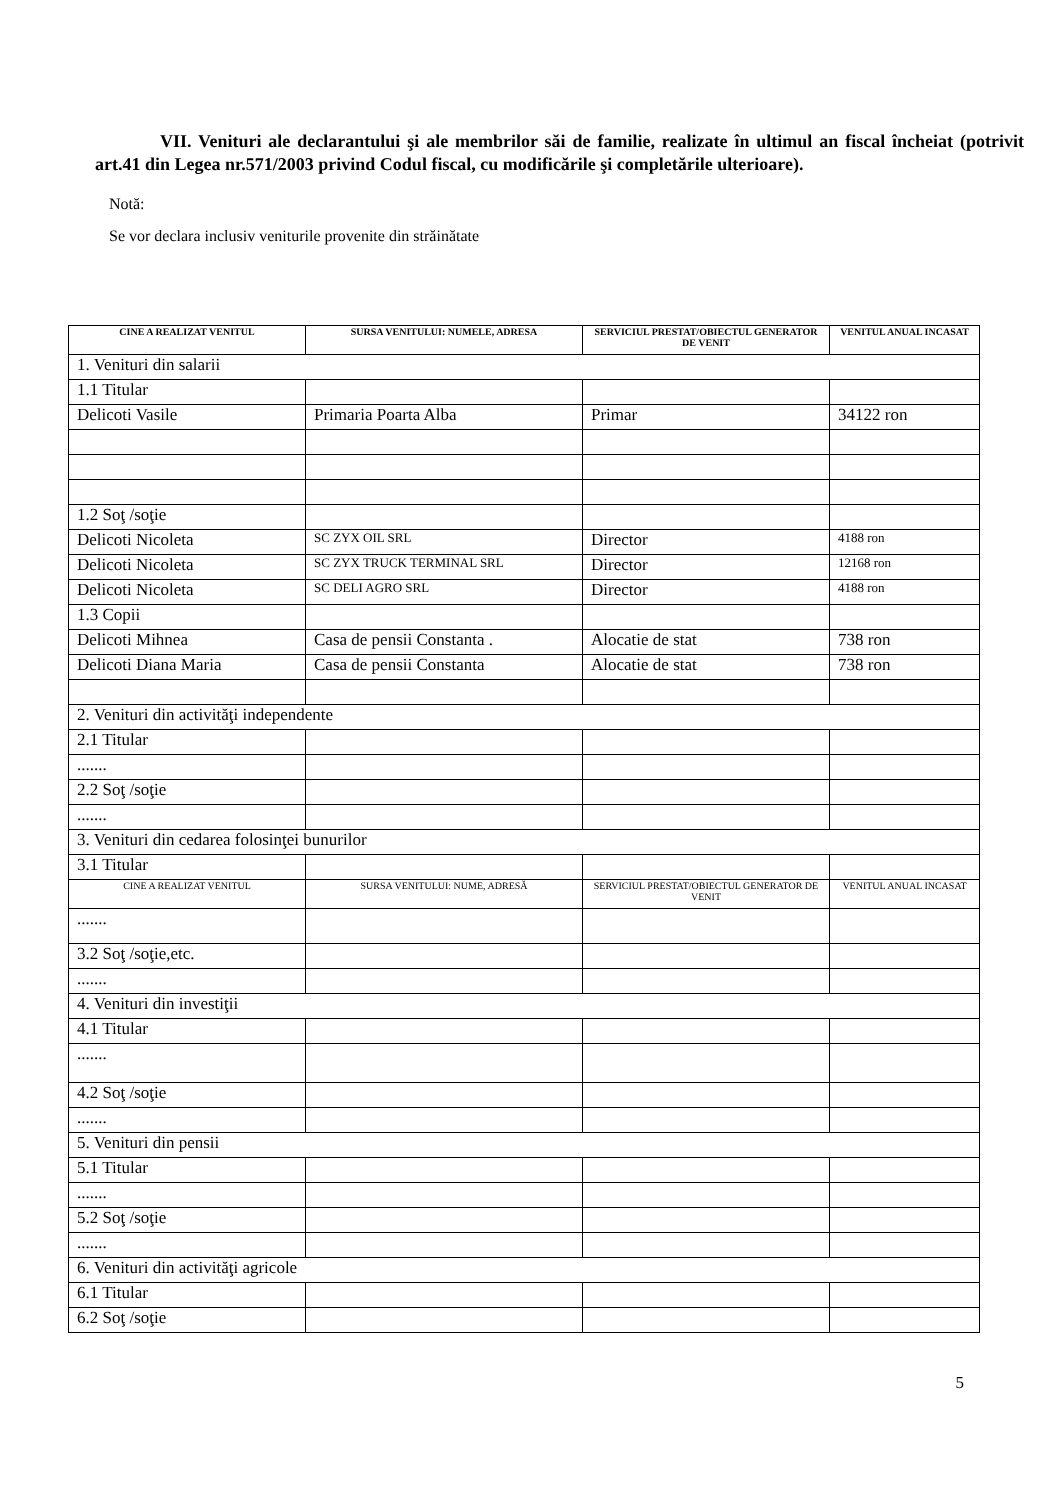VII. Venituri ale declarantului şi ale membrilor săi de familie, realizate în ultimul an fiscal încheiat (potrivit art.41 din Legea nr.571/2003 privind Codul fiscal, cu modificările şi completările ulterioare).
Notă:
Se vor declara inclusiv veniturile provenite din străinătate
| CINE A REALIZAT VENITUL | SURSA VENITULUI: NUMELE, ADRESA | SERVICIUL PRESTAT/OBIECTUL GENERATOR DE VENIT | VENITUL ANUAL INCASAT |
| --- | --- | --- | --- |
| 1. Venituri din salarii | | | |
| 1.1 Titular | | | |
| Delicoti Vasile | Primaria Poarta Alba | Primar | 34122 ron |
| 1.2 Soţ /soţie | | | |
| Delicoti Nicoleta | SC ZYX OIL SRL | Director | 4188 ron |
| Delicoti Nicoleta | SC ZYX TRUCK TERMINAL SRL | Director | 12168 ron |
| Delicoti Nicoleta | SC DELI AGRO SRL | Director | 4188 ron |
| 1.3 Copii | | | |
| Delicoti Mihnea | Casa de pensii Constanta . | Alocatie de stat | 738 ron |
| Delicoti Diana Maria | Casa de pensii Constanta | Alocatie de stat | 738 ron |
| 2. Venituri din activităţi independente | | | |
| 2.1 Titular | | | |
| ....... | | | |
| 2.2 Soţ /soţie | | | |
| ....... | | | |
| 3. Venituri din cedarea folosinţei bunurilor | | | |
| 3.1 Titular | | | |
| CINE A REALIZAT VENITUL | SURSA VENITULUI: NUME, ADRESĂ | SERVICIUL PRESTAT/OBIECTUL GENERATOR DE VENIT | VENITUL ANUAL INCASAT |
| ....... | | | |
| 3.2 Soţ /soţie,etc. | | | |
| ....... | | | |
| 4. Venituri din investiţii | | | |
| 4.1 Titular | | | |
| ....... | | | |
| 4.2 Soţ /soţie | | | |
| ....... | | | |
| 5. Venituri din pensii | | | |
| 5.1 Titular | | | |
| ....... | | | |
| 5.2 Soţ /soţie | | | |
| ....... | | | |
| 6. Venituri din activităţi agricole | | | |
| 6.1 Titular | | | |
| 6.2 Soţ /soţie | | | |
5